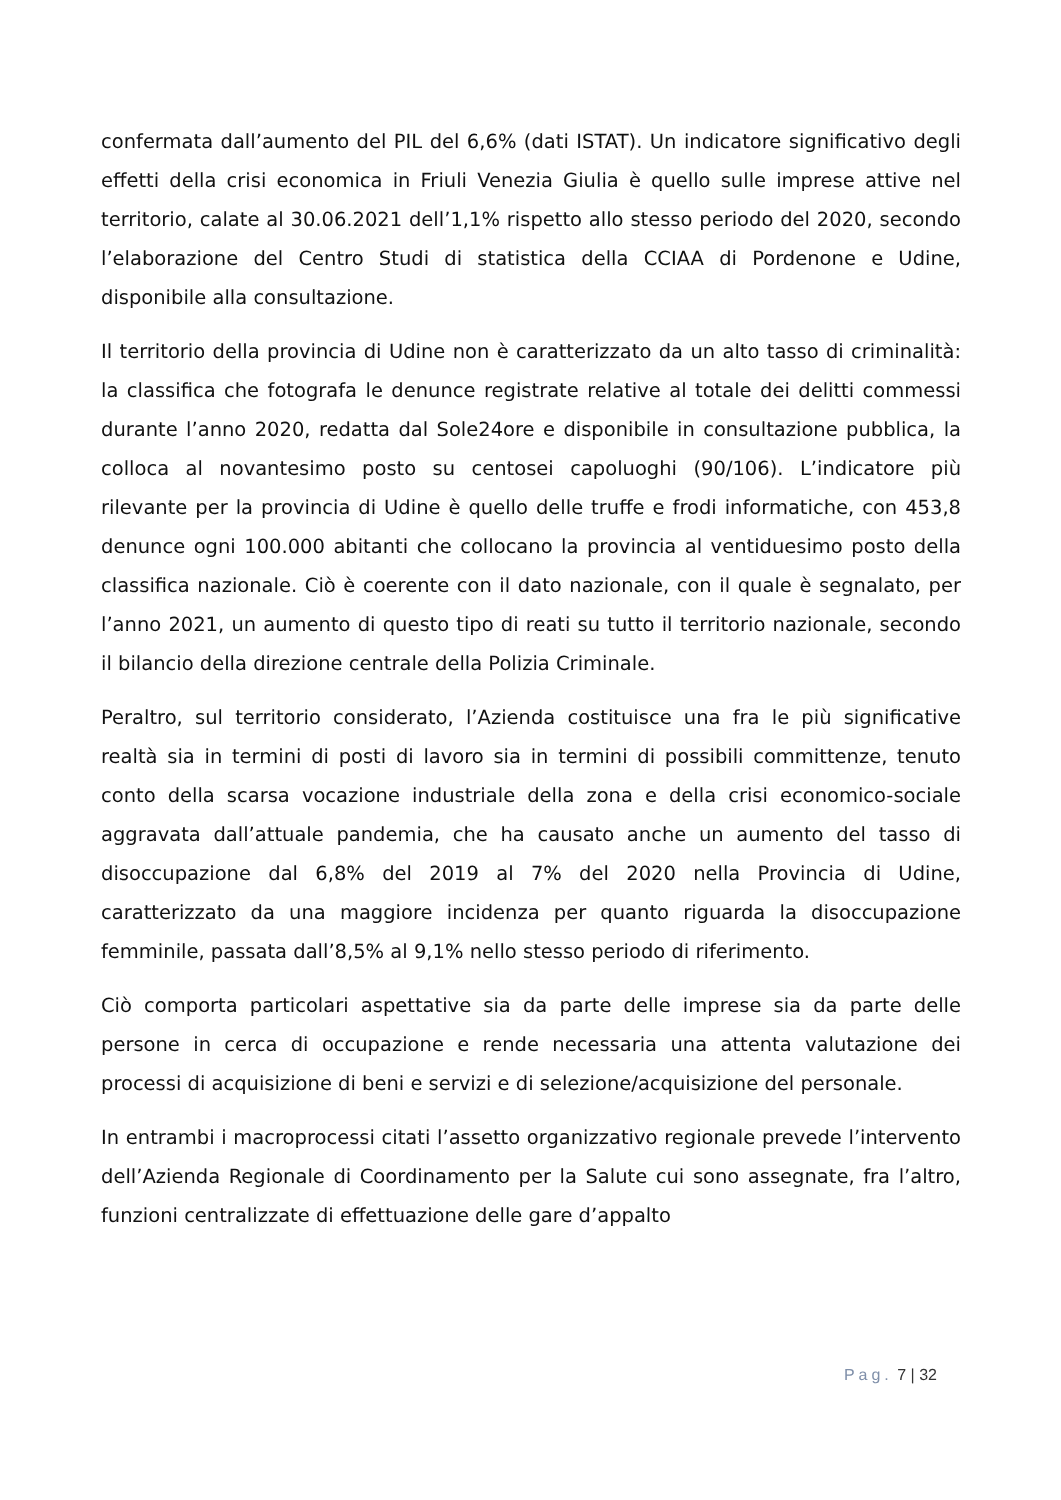confermata dall’aumento del PIL del 6,6% (dati ISTAT). Un indicatore significativo degli effetti della crisi economica in Friuli Venezia Giulia è quello sulle imprese attive nel territorio, calate al 30.06.2021 dell’1,1% rispetto allo stesso periodo del 2020, secondo l’elaborazione del Centro Studi di statistica della CCIAA di Pordenone e Udine, disponibile alla consultazione.
Il territorio della provincia di Udine non è caratterizzato da un alto tasso di criminalità: la classifica che fotografa le denunce registrate relative al totale dei delitti commessi durante l’anno 2020, redatta dal Sole24ore e disponibile in consultazione pubblica, la colloca al novantesimo posto su centosei capoluoghi (90/106). L’indicatore più rilevante per la provincia di Udine è quello delle truffe e frodi informatiche, con 453,8 denunce ogni 100.000 abitanti che collocano la provincia al ventiduesimo posto della classifica nazionale. Ciò è coerente con il dato nazionale, con il quale è segnalato, per l’anno 2021, un aumento di questo tipo di reati su tutto il territorio nazionale, secondo il bilancio della direzione centrale della Polizia Criminale.
Peraltro, sul territorio considerato, l’Azienda costituisce una fra le più significative realtà sia in termini di posti di lavoro sia in termini di possibili committenze, tenuto conto della scarsa vocazione industriale della zona e della crisi economico-sociale aggravata dall’attuale pandemia, che ha causato anche un aumento del tasso di disoccupazione dal 6,8% del 2019 al 7% del 2020 nella Provincia di Udine, caratterizzato da una maggiore incidenza per quanto riguarda la disoccupazione femminile, passata dall’8,5% al 9,1% nello stesso periodo di riferimento.
Ciò comporta particolari aspettative sia da parte delle imprese sia da parte delle persone in cerca di occupazione e rende necessaria una attenta valutazione dei processi di acquisizione di beni e servizi e di selezione/acquisizione del personale.
In entrambi i macroprocessi citati l’assetto organizzativo regionale prevede l’intervento dell’Azienda Regionale di Coordinamento per la Salute cui sono assegnate, fra l’altro, funzioni centralizzate di effettuazione delle gare d’appalto
Pag. 7 | 32